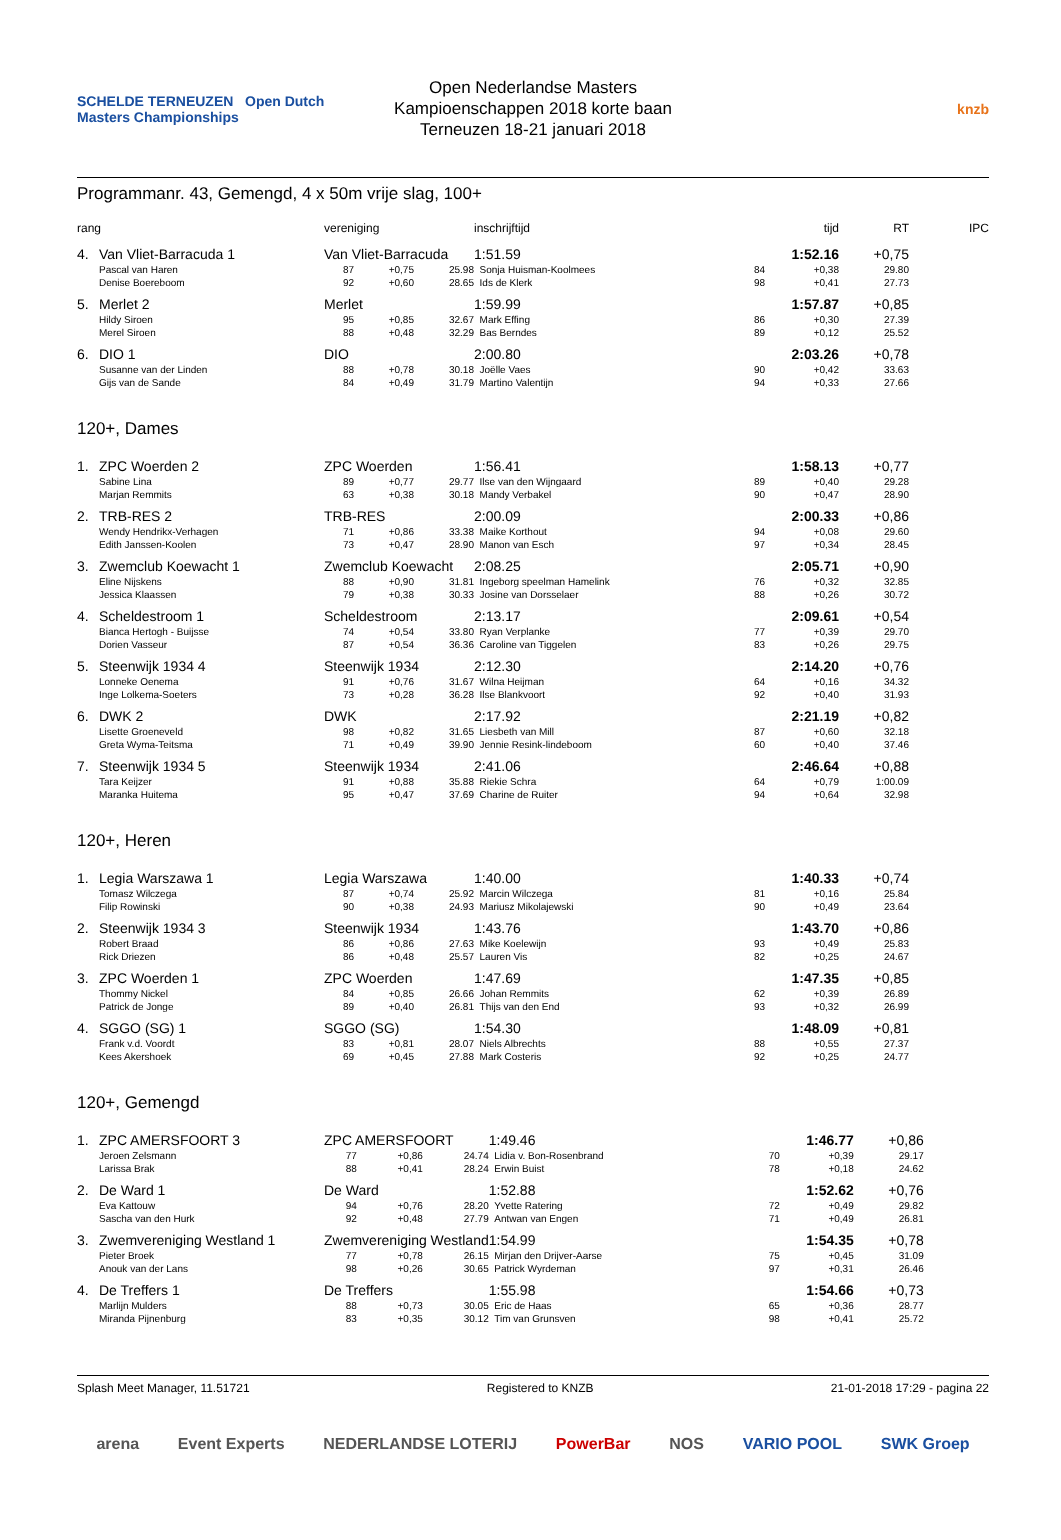SCHELDE TERNEUZEN Open Dutch Masters Championships
Open Nederlandse Masters
Kampioenschappen 2018 korte baan
Terneuzen 18-21 januari 2018
knzb
Programmanr. 43, Gemengd, 4 x 50m vrije slag, 100+
| rang | | vereniging | | | inschrijftijd | | tijd | RT | IPC |
| --- | --- | --- | --- | --- | --- | --- | --- | --- | --- |
| 4. | Van Vliet-Barracuda 1 | Van Vliet-Barracuda | | | 1:51.59 | | 1:52.16 | +0,75 | |
| | Pascal van Haren | 87 | +0,75 | 25.98 | Sonja Huisman-Koolmees | 84 | +0,38 | 29.80 | |
| | Denise Boereboom | 92 | +0,60 | 28.65 | Ids de Klerk | 98 | +0,41 | 27.73 | |
| 5. | Merlet 2 | Merlet | | | 1:59.99 | | 1:57.87 | +0,85 | |
| | Hildy Siroen | 95 | +0,85 | 32.67 | Mark Effing | 86 | +0,30 | 27.39 | |
| | Merel Siroen | 88 | +0,48 | 32.29 | Bas Berndes | 89 | +0,12 | 25.52 | |
| 6. | DIO 1 | DIO | | | 2:00.80 | | 2:03.26 | +0,78 | |
| | Susanne van der Linden | 88 | +0,78 | 30.18 | Joëlle Vaes | 90 | +0,42 | 33.63 | |
| | Gijs van de Sande | 84 | +0,49 | 31.79 | Martino Valentijn | 94 | +0,33 | 27.66 | |
120+, Dames
| 1. | ZPC Woerden 2 | ZPC Woerden | | | 1:56.41 | | 1:58.13 | +0,77 | |
| | Sabine Lina | 89 | +0,77 | 29.77 | Ilse van den Wijngaard | 89 | +0,40 | 29.28 | |
| | Marjan Remmits | 63 | +0,38 | 30.18 | Mandy Verbakel | 90 | +0,47 | 28.90 | |
| 2. | TRB-RES 2 | TRB-RES | | | 2:00.09 | | 2:00.33 | +0,86 | |
| | Wendy Hendrikx-Verhagen | 71 | +0,86 | 33.38 | Maike Korthout | 94 | +0,08 | 29.60 | |
| | Edith Janssen-Koolen | 73 | +0,47 | 28.90 | Manon van Esch | 97 | +0,34 | 28.45 | |
| 3. | Zwemclub Koewacht 1 | Zwemclub Koewacht | | | 2:08.25 | | 2:05.71 | +0,90 | |
| | Eline Nijskens | 88 | +0,90 | 31.81 | Ingeborg speelman Hamelink | 76 | +0,32 | 32.85 | |
| | Jessica Klaassen | 79 | +0,38 | 30.33 | Josine van Dorsselaer | 88 | +0,26 | 30.72 | |
| 4. | Scheldestroom 1 | Scheldestroom | | | 2:13.17 | | 2:09.61 | +0,54 | |
| | Bianca Hertogh - Buijsse | 74 | +0,54 | 33.80 | Ryan Verplanke | 77 | +0,39 | 29.70 | |
| | Dorien Vasseur | 87 | +0,54 | 36.36 | Caroline van Tiggelen | 83 | +0,26 | 29.75 | |
| 5. | Steenwijk 1934 4 | Steenwijk 1934 | | | 2:12.30 | | 2:14.20 | +0,76 | |
| | Lonneke Oenema | 91 | +0,76 | 31.67 | Wilna Heijman | 64 | +0,16 | 34.32 | |
| | Inge Lolkema-Soeters | 73 | +0,28 | 36.28 | Ilse Blankvoort | 92 | +0,40 | 31.93 | |
| 6. | DWK 2 | DWK | | | 2:17.92 | | 2:21.19 | +0,82 | |
| | Lisette Groeneveld | 98 | +0,82 | 31.65 | Liesbeth van Mill | 87 | +0,60 | 32.18 | |
| | Greta Wyma-Teitsma | 71 | +0,49 | 39.90 | Jennie Resink-lindeboom | 60 | +0,40 | 37.46 | |
| 7. | Steenwijk 1934 5 | Steenwijk 1934 | | | 2:41.06 | | 2:46.64 | +0,88 | |
| | Tara Keijzer | 91 | +0,88 | 35.88 | Riekie Schra | 64 | +0,79 | 1:00.09 | |
| | Maranka Huitema | 95 | +0,47 | 37.69 | Charine de Ruiter | 94 | +0,64 | 32.98 | |
120+, Heren
| 1. | Legia Warszawa 1 | Legia Warszawa | | | 1:40.00 | | 1:40.33 | +0,74 | |
| | Tomasz Wilczega | 87 | +0,74 | 25.92 | Marcin Wilczega | 81 | +0,16 | 25.84 | |
| | Filip Rowinski | 90 | +0,38 | 24.93 | Mariusz Mikolajewski | 90 | +0,49 | 23.64 | |
| 2. | Steenwijk 1934 3 | Steenwijk 1934 | | | 1:43.76 | | 1:43.70 | +0,86 | |
| | Robert Braad | 86 | +0,86 | 27.63 | Mike Koelewijn | 93 | +0,49 | 25.83 | |
| | Rick Driezen | 86 | +0,48 | 25.57 | Lauren Vis | 82 | +0,25 | 24.67 | |
| 3. | ZPC Woerden 1 | ZPC Woerden | | | 1:47.69 | | 1:47.35 | +0,85 | |
| | Thommy Nickel | 84 | +0,85 | 26.66 | Johan Remmits | 62 | +0,39 | 26.89 | |
| | Patrick de Jonge | 89 | +0,40 | 26.81 | Thijs van den End | 93 | +0,32 | 26.99 | |
| 4. | SGGO (SG) 1 | SGGO (SG) | | | 1:54.30 | | 1:48.09 | +0,81 | |
| | Frank v.d. Voordt | 83 | +0,81 | 28.07 | Niels Albrechts | 88 | +0,55 | 27.37 | |
| | Kees Akershoek | 69 | +0,45 | 27.88 | Mark Costeris | 92 | +0,25 | 24.77 | |
120+, Gemengd
| 1. | ZPC AMERSFOORT 3 | ZPC AMERSFOORT | | | 1:49.46 | | 1:46.77 | +0,86 | |
| | Jeroen Zelsmann | 77 | +0,86 | 24.74 | Lidia v. Bon-Rosenbrand | 70 | +0,39 | 29.17 | |
| | Larissa Brak | 88 | +0,41 | 28.24 | Erwin Buist | 78 | +0,18 | 24.62 | |
| 2. | De Ward 1 | De Ward | | | 1:52.88 | | 1:52.62 | +0,76 | |
| | Eva Kattouw | 94 | +0,76 | 28.20 | Yvette Ratering | 72 | +0,49 | 29.82 | |
| | Sascha van den Hurk | 92 | +0,48 | 27.79 | Antwan van Engen | 71 | +0,49 | 26.81 | |
| 3. | Zwemvereniging Westland 1 | Zwemvereniging Westland | | | 1:54.99 | | 1:54.35 | +0,78 | |
| | Pieter Broek | 77 | +0,78 | 26.15 | Mirjan den Drijver-Aarse | 75 | +0,45 | 31.09 | |
| | Anouk van der Lans | 98 | +0,26 | 30.65 | Patrick Wyrdeman | 97 | +0,31 | 26.46 | |
| 4. | De Treffers 1 | De Treffers | | | 1:55.98 | | 1:54.66 | +0,73 | |
| | Marlijn Mulders | 88 | +0,73 | 30.05 | Eric de Haas | 65 | +0,36 | 28.77 | |
| | Miranda Pijnenburg | 83 | +0,35 | 30.12 | Tim van Grunsven | 98 | +0,41 | 25.72 | |
Splash Meet Manager, 11.51721 Registered to KNZB 21-01-2018 17:29 - pagina 22
arena Event Experts NEDERLANDSE LOTERIJ PowerBar NOS VARIO POOL SWK Groep